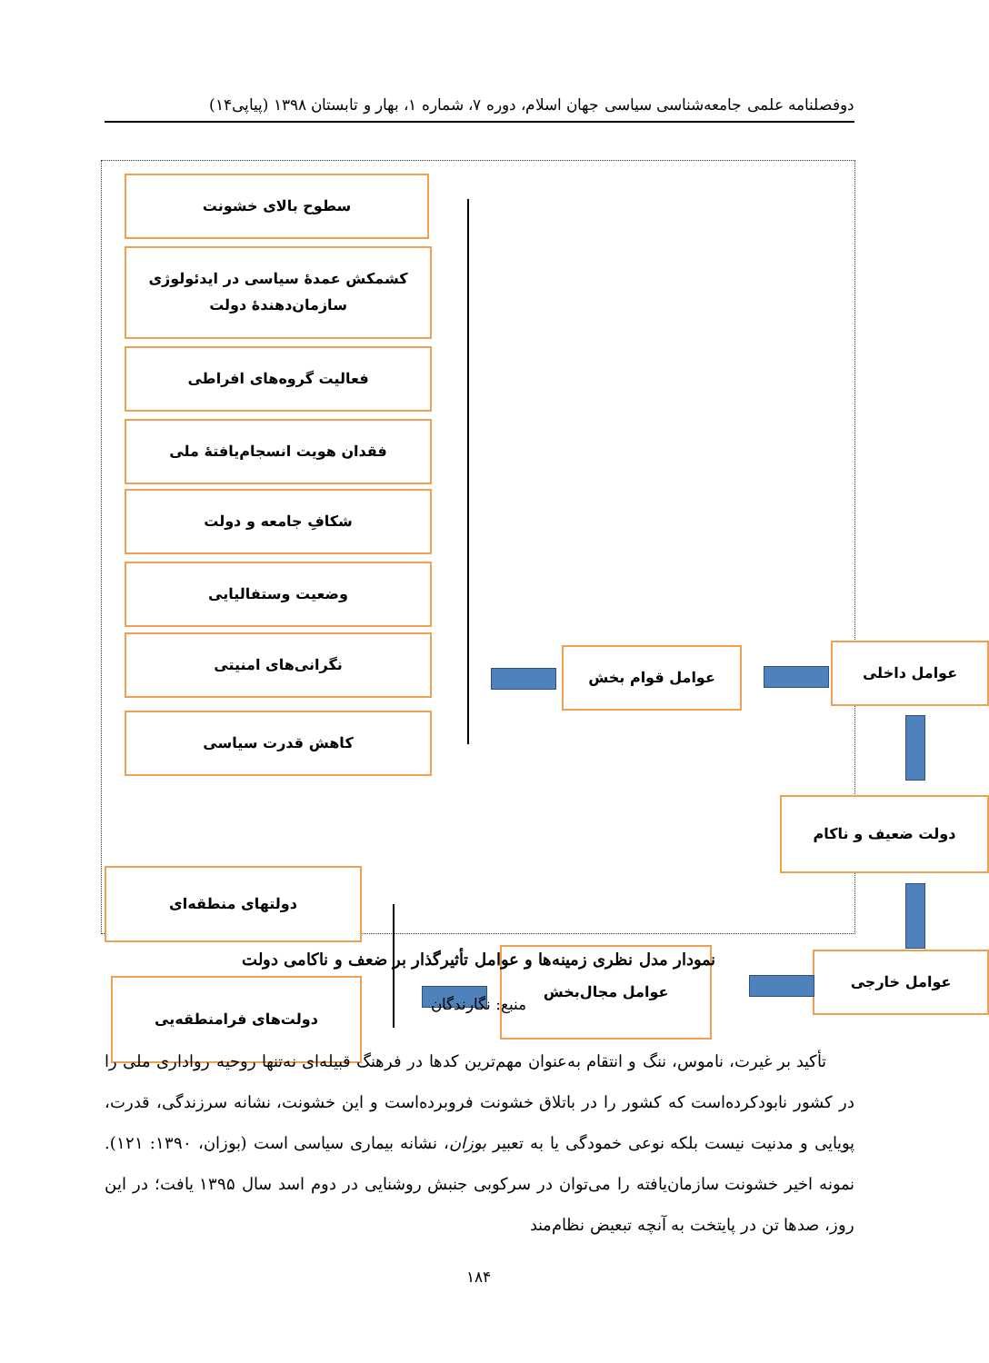دوفصلنامه علمی جامعه‌شناسی سیاسی جهان اسلام، دوره ۷، شماره ۱، بهار و تابستان ۱۳۹۸ (پیاپی۱۴)
سطوح بالای خشونت
کشمکش عمدهٔ سیاسی در ایدئولوژی سازمان‌دهندهٔ دولت
فعالیت گروه‌های افراطی
فقدان هویت انسجام‌یافتهٔ ملی
شکافِ جامعه و دولت
وضعیت وستفالیایی
نگرانی‌های امنیتی
کاهش قدرت سیاسی
عوامل قوام بخش عوامل داخلی
دولت ضعیف و ناکام
عوامل خارجی
عوامل مجال‌بخش
دولتهای منطقه‌ای
دولت‌های فرامنطقه‌یی
نمودار مدل نظری زمینه‌ها و عوامل تأثیرگذار بر ضعف و ناکامی دولت
منبع: نگارندگان
تأکید بر غیرت، ناموس، ننگ و انتقام به‌عنوان مهم‌ترین کدها در فرهنگ قبیله‌ای نه‌تنها روحیه رواداری ملی را در کشور نابودکرده‌است که کشور را در باتلاق خشونت فروبرده‌است و این خشونت، نشانه سرزندگی، قدرت، پویایی و مدنیت نیست بلکه نوعی خمودگی یا به تعبیر بوزان، نشانه بیماری سیاسی است (بوزان، ۱۳۹۰: ۱۲۱). نمونه اخیر خشونت سازمان‌یافته را می‌توان در سرکوبی جنبش روشنایی در دوم اسد سال ۱۳۹۵ یافت؛ در این روز، صدها تن در پایتخت به آنچه تبعیض نظام‌مند
۱۸۴